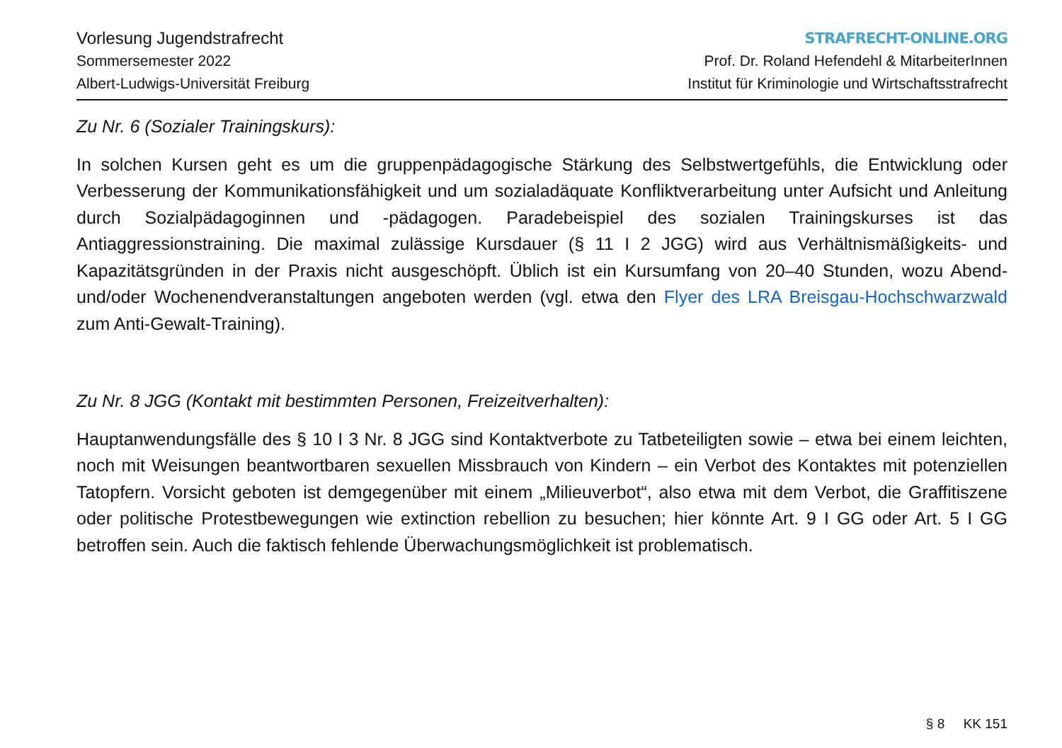Vorlesung Jugendstrafrecht
Sommersemester 2022
Albert-Ludwigs-Universität Freiburg
STRAFRECHT-ONLINE.ORG
Prof. Dr. Roland Hefendehl & MitarbeiterInnen
Institut für Kriminologie und Wirtschaftsstrafrecht
Zu Nr. 6 (Sozialer Trainingskurs):
In solchen Kursen geht es um die gruppenpädagogische Stärkung des Selbstwertgefühls, die Entwicklung oder Verbesserung der Kommunikationsfähigkeit und um sozialadäquate Konfliktverarbeitung unter Aufsicht und Anleitung durch Sozialpädagoginnen und -pädagogen. Paradebeispiel des sozialen Trainingskurses ist das Antiaggressionstraining. Die maximal zulässige Kursdauer (§ 11 I 2 JGG) wird aus Verhältnismäßigkeits- und Kapazitätsgründen in der Praxis nicht ausgeschöpft. Üblich ist ein Kursumfang von 20–40 Stunden, wozu Abend- und/oder Wochenendveranstaltungen angeboten werden (vgl. etwa den Flyer des LRA Breisgau-Hochschwarzwald zum Anti-Gewalt-Training).
Zu Nr. 8 JGG (Kontakt mit bestimmten Personen, Freizeitverhalten):
Hauptanwendungsfälle des § 10 I 3 Nr. 8 JGG sind Kontaktverbote zu Tatbeteiligten sowie – etwa bei einem leichten, noch mit Weisungen beantwortbaren sexuellen Missbrauch von Kindern – ein Verbot des Kontaktes mit potenziellen Tatopfern. Vorsicht geboten ist demgegenüber mit einem „Milieuverbot“, also etwa mit dem Verbot, die Graffitiszene oder politische Protestbewegungen wie extinction rebellion zu besuchen; hier könnte Art. 9 I GG oder Art. 5 I GG betroffen sein. Auch die faktisch fehlende Überwachungsmöglichkeit ist problematisch.
§ 8 KK 151